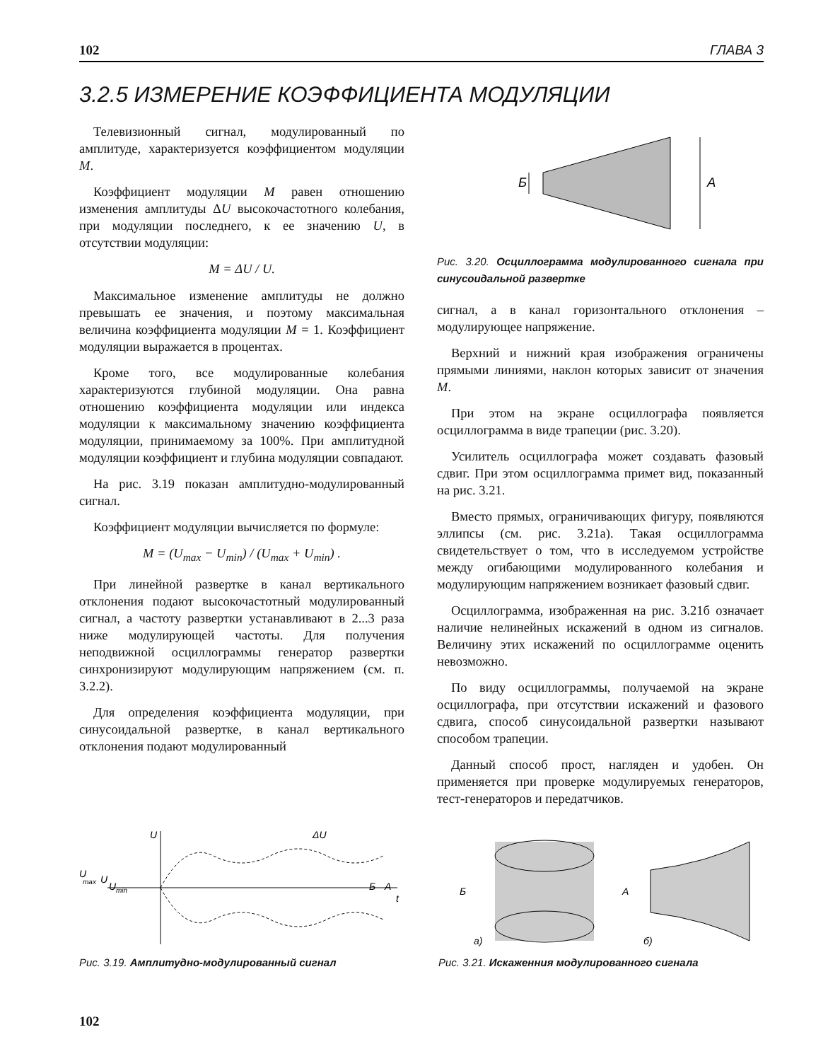102 ГЛАВА 3
3.2.5 ИЗМЕРЕНИЕ КОЭФФИЦИЕНТА МОДУЛЯЦИИ
Телевизионный сигнал, модулированный по амплитуде, характеризуется коэффициентом модуляции M.
Коэффициент модуляции M равен отношению изменения амплитуды ΔU высокочастотного колебания, при модуляции последнего, к ее значению U, в отсутствии модуляции:
M = ΔU / U.
Максимальное изменение амплитуды не должно превышать ее значения, и поэтому максимальная величина коэффициента модуляции M = 1. Коэффициент модуляции выражается в процентах.
Кроме того, все модулированные колебания характеризуются глубиной модуляции. Она равна отношению коэффициента модуляции или индекса модуляции к максимальному значению коэффициента модуляции, принимаемому за 100%. При амплитудной модуляции коэффициент и глубина модуляции совпадают.
На рис. 3.19 показан амплитудно-модулированный сигнал.
Коэффициент модуляции вычисляется по формуле:
M = (U<sub>max</sub> − U<sub>min</sub>) / (U<sub>max</sub> + U<sub>min</sub>) .
При линейной развертке в канал вертикального отклонения подают высокочастотный модулированный сигнал, а частоту развертки устанавливают в 2...3 раза ниже модулирующей частоты. Для получения неподвижной осциллограммы генератор развертки синхронизируют модулирующим напряжением (см. п. 3.2.2).
Для определения коэффициента модуляции, при синусоидальной развертке, в канал вертикального отклонения подают модулированный
Б
А
Рис. 3.20. Осциллограмма модулированного сигнала при синусоидальной развертке
сигнал, а в канал горизонтального отклонения – модулирующее напряжение.
Верхний и нижний края изображения ограничены прямыми линиями, наклон которых зависит от значения M.
При этом на экране осциллографа появляется осциллограмма в виде трапеции (рис. 3.20).
Усилитель осциллографа может создавать фазовый сдвиг. При этом осциллограмма примет вид, показанный на рис. 3.21.
Вместо прямых, ограничивающих фигуру, появляются эллипсы (см. рис. 3.21а). Такая осциллограмма свидетельствует о том, что в исследуемом устройстве между огибающими модулированного колебания и модулирующим напряжением возникает фазовый сдвиг.
Осциллограмма, изображенная на рис. 3.21б означает наличие нелинейных искажений в одном из сигналов. Величину этих искажений по осциллограмме оценить невозможно.
По виду осциллограммы, получаемой на экране осциллографа, при отсутствии искажений и фазового сдвига, способ синусоидальной развертки называют способом трапеции.
Данный способ прост, нагляден и удобен. Он применяется при проверке модулируемых генераторов, тест-генераторов и передатчиков.
U
U
max
U
U
min
ΔU
Б
А
t
Рис. 3.19. Амплитудно-модулированный сигнал
Б
А
а)
б)
Рис. 3.21. Искаженния модулированного сигнала
102